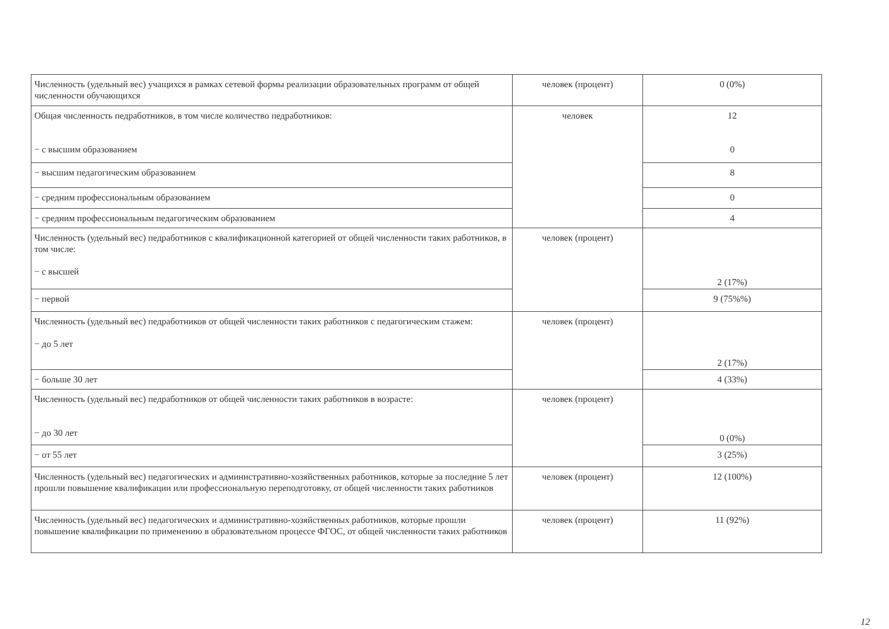| Численность (удельный вес) учащихся в рамках сетевой формы реализации образовательных программ от общей численности обучающихся | человек (процент) | 0 (0%) |
| Общая численность педработников, в том числе количество педработников: − с высшим образованием | человек | 12 0 |
| − высшим педагогическим образованием | | 8 |
| − средним профессиональным образованием | | 0 |
| − средним профессиональным педагогическим образованием | | 4 |
| Численность (удельный вес) педработников с квалификационной категорией от общей численности таких работников, в том числе: − с высшей | человек (процент) | 2 (17%) |
| − первой | | 9 (75%%) |
| Численность (удельный вес) педработников от общей численности таких работников с педагогическим стажем: − до 5 лет | человек (процент) | 2 (17%) |
| − больше 30 лет | | 4 (33%) |
| Численность (удельный вес) педработников от общей численности таких работников в возрасте: − до 30 лет | человек (процент) | 0 (0%) |
| − от 55 лет | | 3 (25%) |
| Численность (удельный вес) педагогических и административно-хозяйственных работников, которые за последние 5 лет прошли повышение квалификации или профессиональную переподготовку, от общей численности таких работников | человек (процент) | 12 (100%) |
| Численность (удельный вес) педагогических и административно-хозяйственных работников, которые прошли повышение квалификации по применению в образовательном процессе ФГОС, от общей численности таких работников | человек (процент) | 11 (92%) |
12